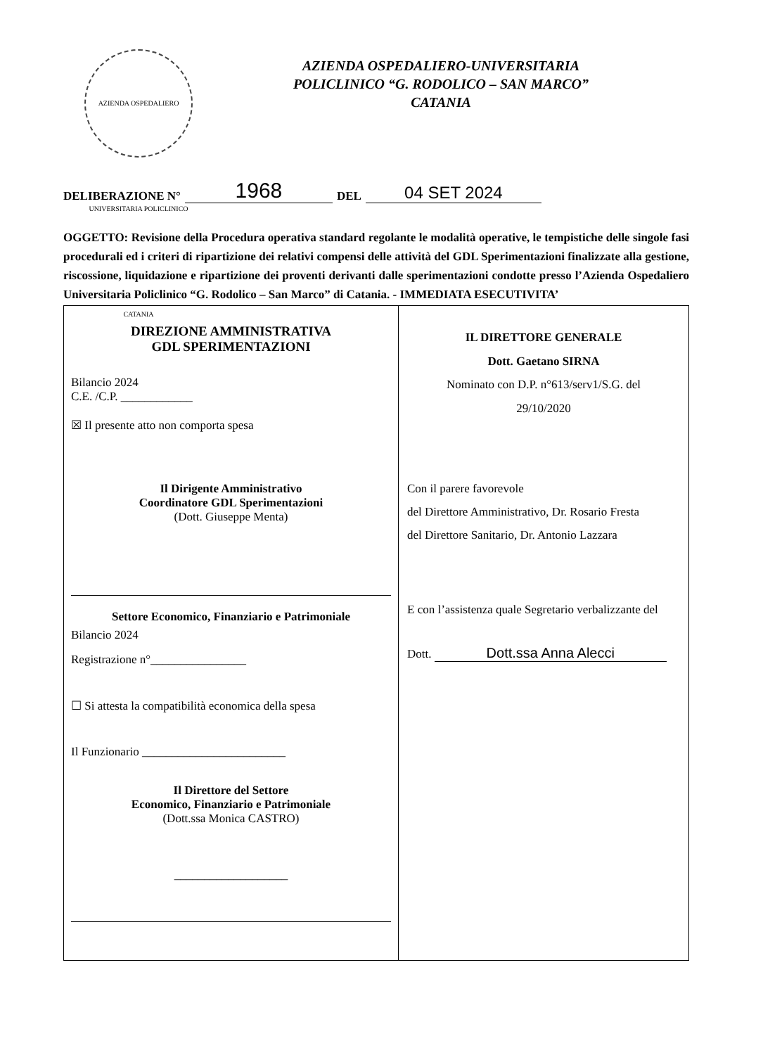AZIENDA OSPEDALIERO UNIVERSITARIA POLICLINICO CATANIA
AZIENDA OSPEDALIERO-UNIVERSITARIA
POLICLINICO “G. RODOLICO – SAN MARCO”
CATANIA
DELIBERAZIONE N° 1968 DEL 04 SET 2024
OGGETTO: Revisione della Procedura operativa standard regolante le modalità operative, le tempistiche delle singole fasi procedurali ed i criteri di ripartizione dei relativi compensi delle attività del GDL Sperimentazioni finalizzate alla gestione, riscossione, liquidazione e ripartizione dei proventi derivanti dalle sperimentazioni condotte presso l’Azienda Ospedaliero Universitaria Policlinico “G. Rodolico – San Marco” di Catania. - IMMEDIATA ESECUTIVITA’
DIREZIONE AMMINISTRATIVA
GDL SPERIMENTAZIONI
Bilancio 2024
C.E. /C.P. ____________
☒ Il presente atto non comporta spesa
Il Dirigente Amministrativo
Coordinatore GDL Sperimentazioni
(Dott. Giuseppe Menta)
Settore Economico, Finanziario e Patrimoniale
Bilancio 2024
Registrazione n°________________
☐ Si attesta la compatibilità economica della spesa
Il Funzionario ________________________
Il Direttore del Settore
Economico, Finanziario e Patrimoniale
(Dott.ssa Monica CASTRO)
___________________
IL DIRETTORE GENERALE
Dott. Gaetano SIRNA
Nominato con D.P. n°613/serv1/S.G. del
29/10/2020
Con il parere favorevole
del Direttore Amministrativo, Dr. Rosario Fresta
del Direttore Sanitario, Dr. Antonio Lazzara
E con l’assistenza quale Segretario verbalizzante del
Dott. Dott.ssa Anna Alecci